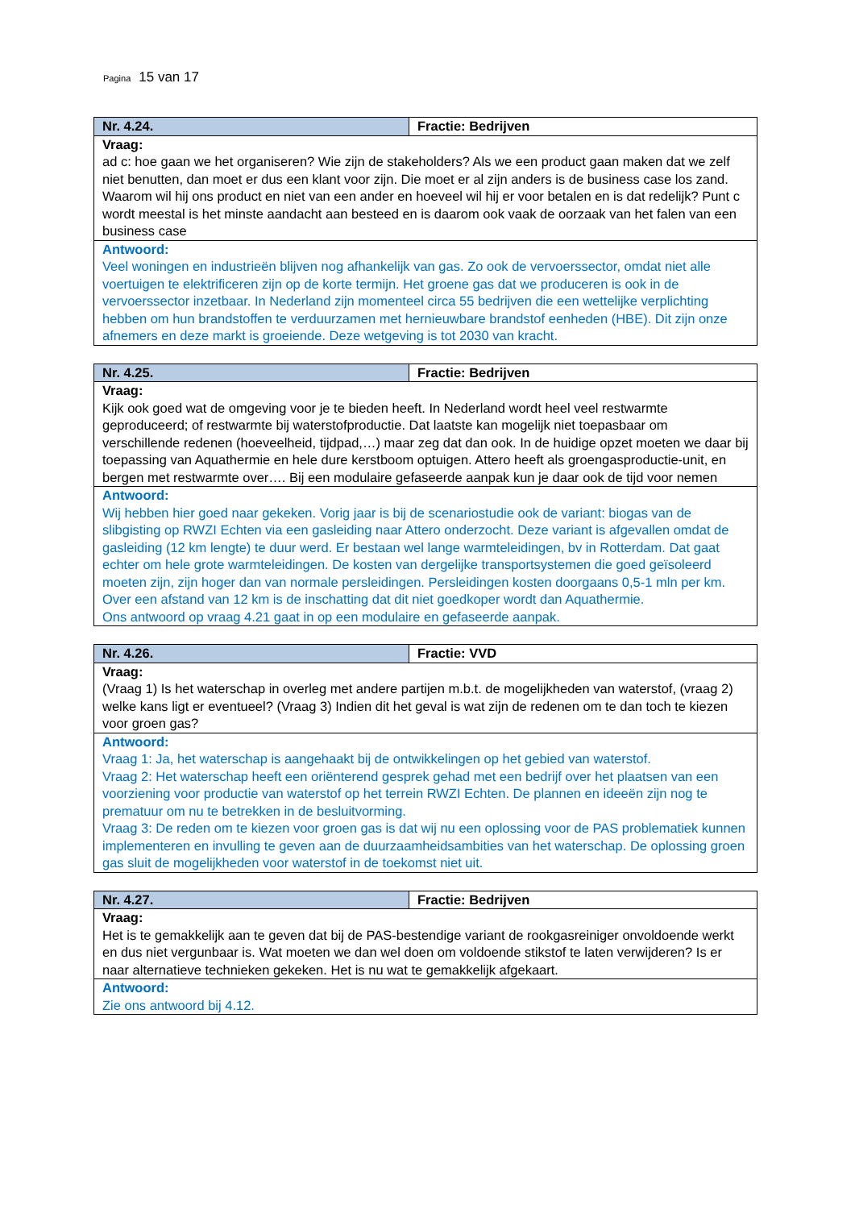Pagina 15 van 17
| Nr. 4.24. | Fractie: Bedrijven |
| Vraag: ad c: hoe gaan we het organiseren? Wie zijn de stakeholders? Als we een product gaan maken dat we zelf niet benutten, dan moet er dus een klant voor zijn. Die moet er al zijn anders is de business case los zand. Waarom wil hij ons product en niet van een ander en hoeveel wil hij er voor betalen en is dat redelijk? Punt c wordt meestal is het minste aandacht aan besteed en is daarom ook vaak de oorzaak van het falen van een business case | |
| Antwoord: Veel woningen en industrieën blijven nog afhankelijk van gas. Zo ook de vervoerssector, omdat niet alle voertuigen te elektrificeren zijn op de korte termijn. Het groene gas dat we produceren is ook in de vervoerssector inzetbaar. In Nederland zijn momenteel circa 55 bedrijven die een wettelijke verplichting hebben om hun brandstoffen te verduurzamen met hernieuwbare brandstof eenheden (HBE). Dit zijn onze afnemers en deze markt is groeiende. Deze wetgeving is tot 2030 van kracht. | |
| Nr. 4.25. | Fractie: Bedrijven |
| Vraag: Kijk ook goed wat de omgeving voor je te bieden heeft. In Nederland wordt heel veel restwarmte geproduceerd; of restwarmte bij waterstofproductie. Dat laatste kan mogelijk niet toepasbaar om verschillende redenen (hoeveelheid, tijdpad,…) maar zeg dat dan ook. In de huidige opzet moeten we daar bij toepassing van Aquathermie en hele dure kerstboom optuigen. Attero heeft als groengasproductie-unit, en bergen met restwarmte over…. Bij een modulaire gefaseerde aanpak kun je daar ook de tijd voor nemen | |
| Antwoord: Wij hebben hier goed naar gekeken. Vorig jaar is bij de scenariostudie ook de variant: biogas van de slibgisting op RWZI Echten via een gasleiding naar Attero onderzocht. Deze variant is afgevallen omdat de gasleiding (12 km lengte) te duur werd. Er bestaan wel lange warmteleidingen, bv in Rotterdam. Dat gaat echter om hele grote warmteleidingen. De kosten van dergelijke transportsystemen die goed geïsoleerd moeten zijn, zijn hoger dan van normale persleidingen. Persleidingen kosten doorgaans 0,5-1 mln per km. Over een afstand van 12 km is de inschatting dat dit niet goedkoper wordt dan Aquathermie. Ons antwoord op vraag 4.21 gaat in op een modulaire en gefaseerde aanpak. | |
| Nr. 4.26. | Fractie: VVD |
| Vraag: (Vraag 1) Is het waterschap in overleg met andere partijen m.b.t. de mogelijkheden van waterstof, (vraag 2) welke kans ligt er eventueel? (Vraag 3) Indien dit het geval is wat zijn de redenen om te dan toch te kiezen voor groen gas? | |
| Antwoord: Vraag 1: Ja, het waterschap is aangehaakt bij de ontwikkelingen op het gebied van waterstof. Vraag 2: Het waterschap heeft een oriënterend gesprek gehad met een bedrijf over het plaatsen van een voorziening voor productie van waterstof op het terrein RWZI Echten. De plannen en ideeën zijn nog te prematuur om nu te betrekken in de besluitvorming. Vraag 3: De reden om te kiezen voor groen gas is dat wij nu een oplossing voor de PAS problematiek kunnen implementeren en invulling te geven aan de duurzaamheidsambities van het waterschap. De oplossing groen gas sluit de mogelijkheden voor waterstof in de toekomst niet uit. | |
| Nr. 4.27. | Fractie: Bedrijven |
| Vraag: Het is te gemakkelijk aan te geven dat bij de PAS-bestendige variant de rookgasreiniger onvoldoende werkt en dus niet vergunbaar is. Wat moeten we dan wel doen om voldoende stikstof te laten verwijderen? Is er naar alternatieve technieken gekeken. Het is nu wat te gemakkelijk afgekaart. | |
| Antwoord: Zie ons antwoord bij 4.12. | |